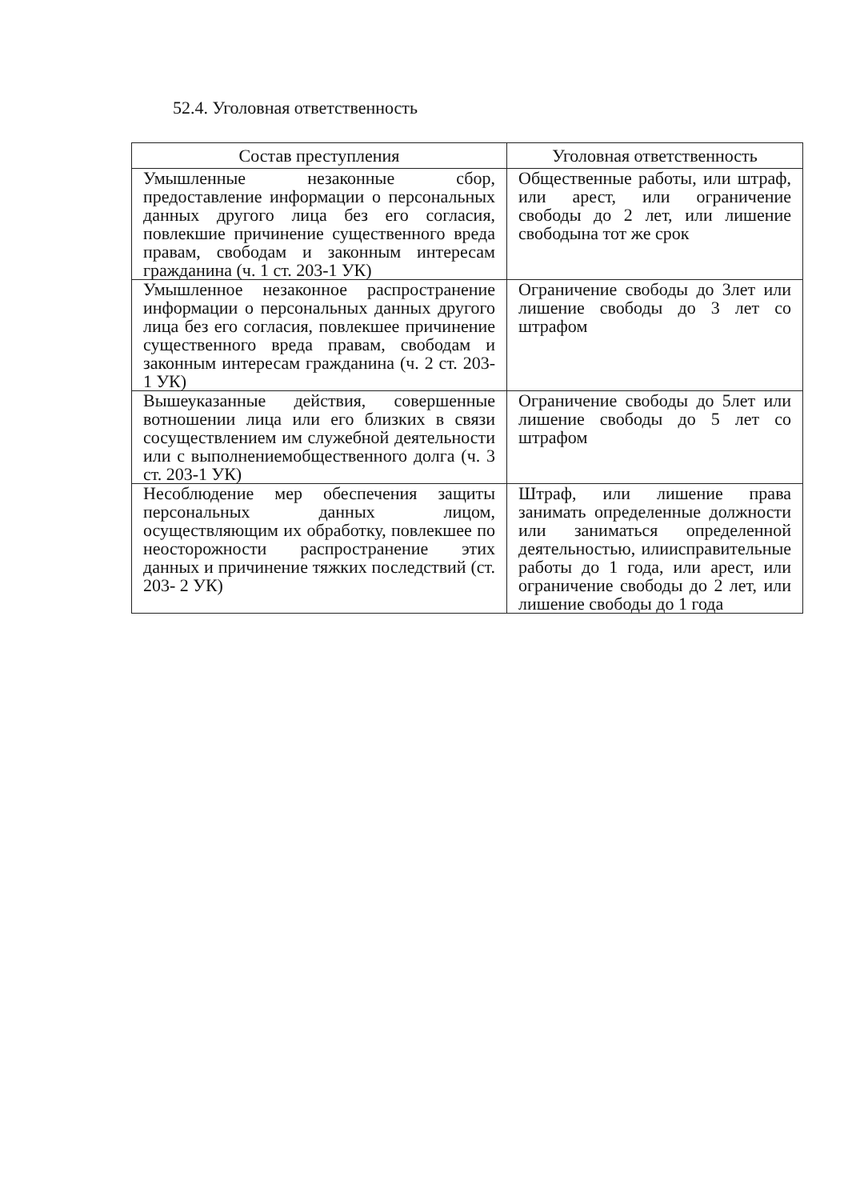52.4. Уголовная ответственность
| Состав преступления | Уголовная ответственность |
| --- | --- |
| Умышленные незаконные сбор, предоставление информации о персональных данных другого лица без его согласия, повлекшие причинение существенного вреда правам, свободам и законным интересам гражданина (ч. 1 ст. 203-1 УК) | Общественные работы, или штраф, или арест, или ограничение свободы до 2 лет, или лишение свободына тот же срок |
| Умышленное незаконное распространение информации о персональных данных другого лица без его согласия, повлекшее причинение существенного вреда правам, свободам и законным интересам гражданина (ч. 2 ст. 203-1 УК) | Ограничение свободы до 3лет или лишение свободы до 3 лет со штрафом |
| Вышеуказанные действия, совершенные вотношении лица или его близких в связи сосуществлением им служебной деятельности или с выполнениемобщественного долга (ч. 3 ст. 203-1 УК) | Ограничение свободы до 5лет или лишение свободы до 5 лет со штрафом |
| Несоблюдение мер обеспечения защиты персональных данных лицом, осуществляющим их обработку, повлекшее по неосторожности распространение этих данных и причинение тяжких последствий (ст. 203- 2 УК) | Штраф, или лишение права занимать определенные должности или заниматься определенной деятельностью, илиисправительные работы до 1 года, или арест, или ограничение свободы до 2 лет, или лишение свободы до 1 года |